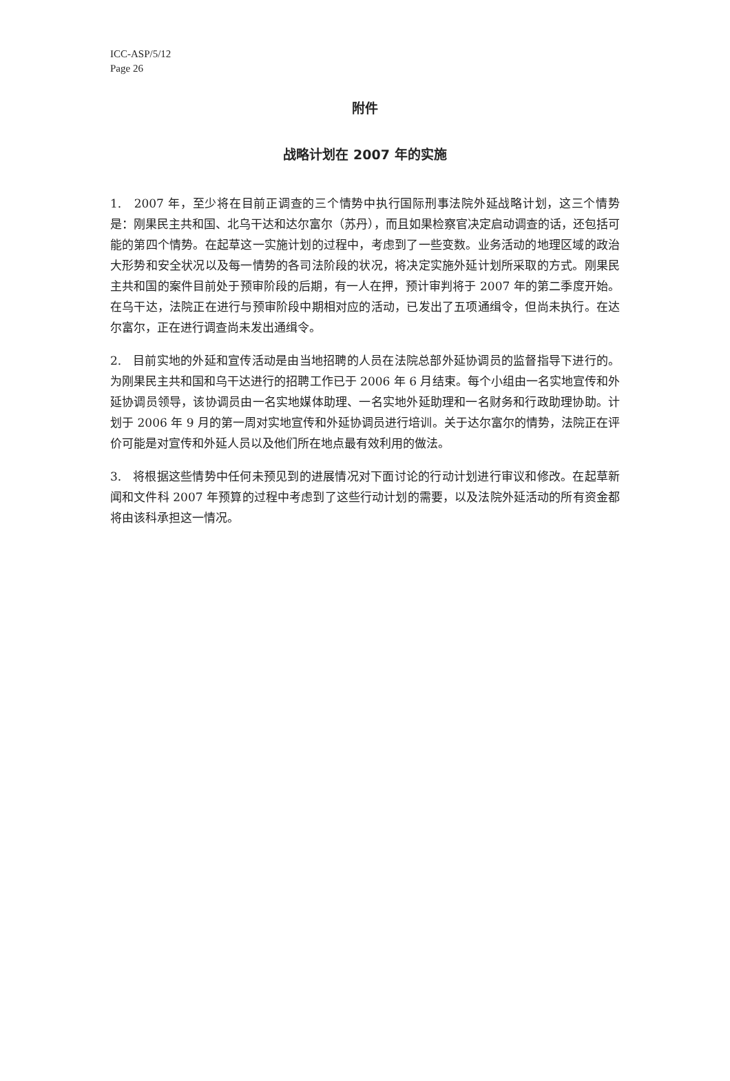ICC-ASP/5/12
Page 26
附件
战略计划在 2007 年的实施
1. 2007 年，至少将在目前正调查的三个情势中执行国际刑事法院外延战略计划，这三个情势是：刚果民主共和国、北乌干达和达尔富尔（苏丹），而且如果检察官决定启动调查的话，还包括可能的第四个情势。在起草这一实施计划的过程中，考虑到了一些变数。业务活动的地理区域的政治大形势和安全状况以及每一情势的各司法阶段的状况，将决定实施外延计划所采取的方式。刚果民主共和国的案件目前处于预审阶段的后期，有一人在押，预计审判将于 2007 年的第二季度开始。在乌干达，法院正在进行与预审阶段中期相对应的活动，已发出了五项通缉令，但尚未执行。在达尔富尔，正在进行调查尚未发出通缉令。
2. 目前实地的外延和宣传活动是由当地招聘的人员在法院总部外延协调员的监督指导下进行的。为刚果民主共和国和乌干达进行的招聘工作已于 2006 年 6 月结束。每个小组由一名实地宣传和外延协调员领导，该协调员由一名实地媒体助理、一名实地外延助理和一名财务和行政助理协助。计划于 2006 年 9 月的第一周对实地宣传和外延协调员进行培训。关于达尔富尔的情势，法院正在评价可能是对宣传和外延人员以及他们所在地点最有效利用的做法。
3. 将根据这些情势中任何未预见到的进展情况对下面讨论的行动计划进行审议和修改。在起草新闻和文件科 2007 年预算的过程中考虑到了这些行动计划的需要，以及法院外延活动的所有资金都将由该科承担这一情况。